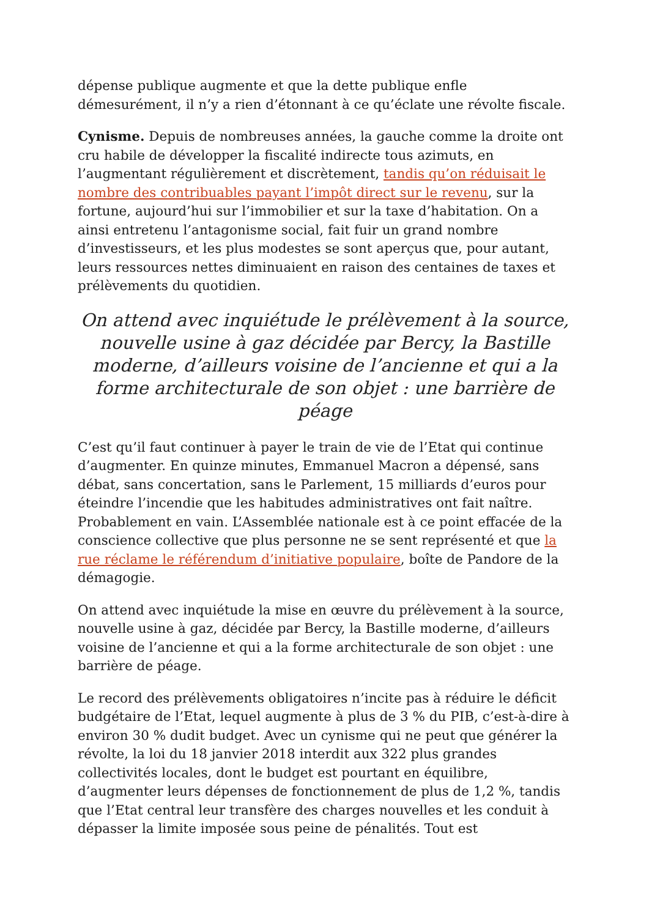dépense publique augmente et que la dette publique enfle démesurément, il n’y a rien d’étonnant à ce qu’éclate une révolte fiscale.
Cynisme. Depuis de nombreuses années, la gauche comme la droite ont cru habile de développer la fiscalité indirecte tous azimuts, en l’augmentant régulièrement et discrètement, tandis qu’on réduisait le nombre des contribuables payant l’impôt direct sur le revenu, sur la fortune, aujourd’hui sur l’immobilier et sur la taxe d’habitation. On a ainsi entretenu l’antagonisme social, fait fuir un grand nombre d’investisseurs, et les plus modestes se sont aperçus que, pour autant, leurs ressources nettes diminuaient en raison des centaines de taxes et prélèvements du quotidien.
On attend avec inquiétude le prélèvement à la source, nouvelle usine à gaz décidée par Bercy, la Bastille moderne, d’ailleurs voisine de l’ancienne et qui a la forme architecturale de son objet : une barrière de péage
C’est qu’il faut continuer à payer le train de vie de l’Etat qui continue d’augmenter. En quinze minutes, Emmanuel Macron a dépensé, sans débat, sans concertation, sans le Parlement, 15 milliards d’euros pour éteindre l’incendie que les habitudes administratives ont fait naître. Probablement en vain. L’Assemblée nationale est à ce point effacée de la conscience collective que plus personne ne se sent représenté et que la rue réclame le référendum d’initiative populaire, boîte de Pandore de la démagogie.
On attend avec inquiétude la mise en œuvre du prélèvement à la source, nouvelle usine à gaz, décidée par Bercy, la Bastille moderne, d’ailleurs voisine de l’ancienne et qui a la forme architecturale de son objet : une barrière de péage.
Le record des prélèvements obligatoires n’incite pas à réduire le déficit budgétaire de l’Etat, lequel augmente à plus de 3 % du PIB, c’est-à-dire à environ 30 % dudit budget. Avec un cynisme qui ne peut que générer la révolte, la loi du 18 janvier 2018 interdit aux 322 plus grandes collectivités locales, dont le budget est pourtant en équilibre, d’augmenter leurs dépenses de fonctionnement de plus de 1,2 %, tandis que l’Etat central leur transfère des charges nouvelles et les conduit à dépasser la limite imposée sous peine de pénalités. Tout est